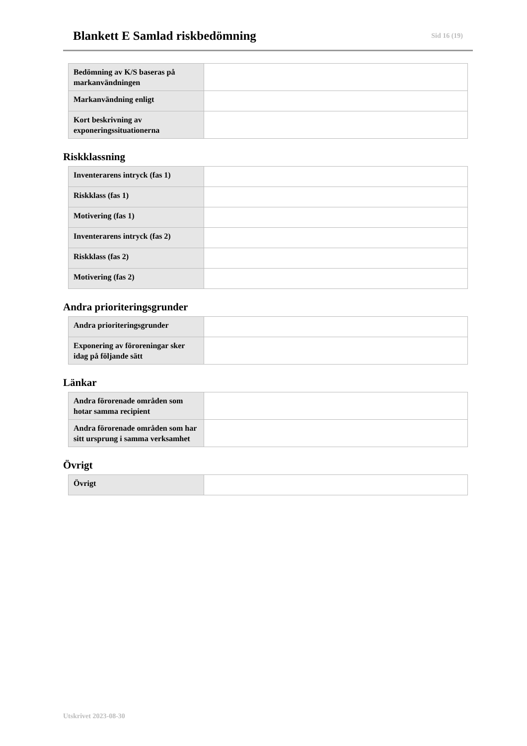Blankett E Samlad riskbedömning
Sid 16 (19)
| Bedömning av K/S baseras på markanvändningen | |
| Markanvändning enligt | |
| Kort beskrivning av exponeringssituationerna | |
Riskklassning
| Inventerarens intryck (fas 1) | |
| Riskklass (fas 1) | |
| Motivering (fas 1) | |
| Inventerarens intryck (fas 2) | |
| Riskklass (fas 2) | |
| Motivering (fas 2) | |
Andra prioriteringsgrunder
| Andra prioriteringsgrunder | |
| Exponering av föroreningar sker idag på följande sätt | |
Länkar
| Andra förorenade områden som hotar samma recipient | |
| Andra förorenade områden som har sitt ursprung i samma verksamhet | |
Övrigt
| Övrigt | |
Utskrivet 2023-08-30